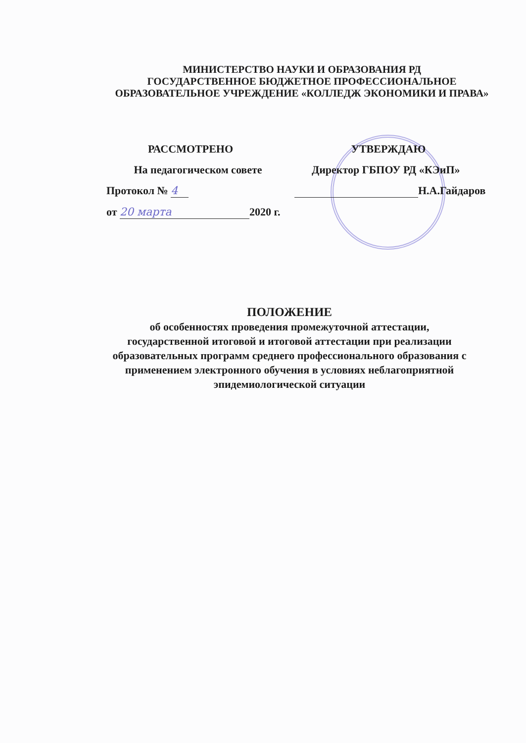МИНИСТЕРСТВО НАУКИ И ОБРАЗОВАНИЯ РД
ГОСУДАРСТВЕННОЕ БЮДЖЕТНОЕ ПРОФЕССИОНАЛЬНОЕ
ОБРАЗОВАТЕЛЬНОЕ УЧРЕЖДЕНИЕ «КОЛЛЕДЖ ЭКОНОМИКИ И ПРАВА»
РАССМОТРЕНО
На педагогическом совете
Протокол № 4
от 20 марта 2020 г.
УТВЕРЖДАЮ
Директор ГБПОУ РД «КЭиП»
Н.А.Гайдаров
ПОЛОЖЕНИЕ
об особенностях проведения промежуточной аттестации,
государственной итоговой и итоговой аттестации при реализации
образовательных программ среднего профессионального образования с
применением электронного обучения в условиях неблагоприятной
эпидемиологической ситуации